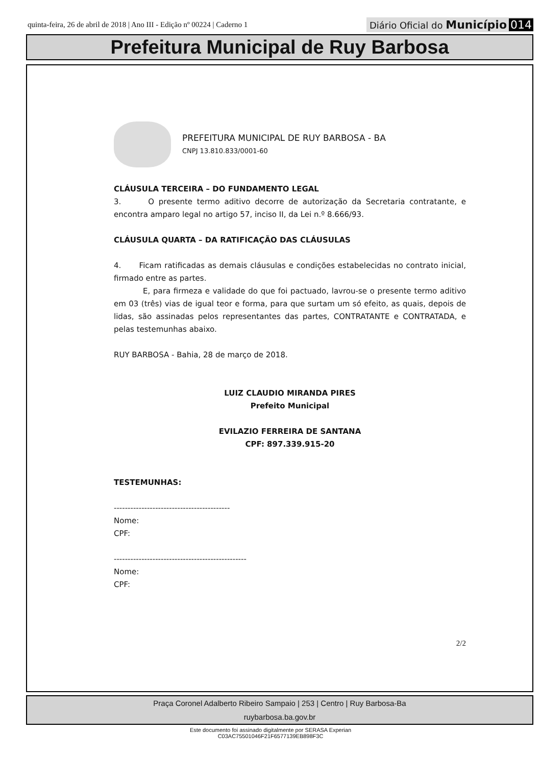quinta-feira, 26 de abril de 2018 | Ano III - Edição nº 00224 | Caderno 1
Diário Oficial do Município 014
Prefeitura Municipal de Ruy Barbosa
PREFEITURA MUNICIPAL DE RUY BARBOSA - BA
CNPJ 13.810.833/0001-60
CLÁUSULA TERCEIRA – DO FUNDAMENTO LEGAL
3. O presente termo aditivo decorre de autorização da Secretaria contratante, e encontra amparo legal no artigo 57, inciso II, da Lei n.º 8.666/93.
CLÁUSULA QUARTA – DA RATIFICAÇÃO DAS CLÁUSULAS
4. Ficam ratificadas as demais cláusulas e condições estabelecidas no contrato inicial, firmado entre as partes.
E, para firmeza e validade do que foi pactuado, lavrou-se o presente termo aditivo em 03 (três) vias de igual teor e forma, para que surtam um só efeito, as quais, depois de lidas, são assinadas pelos representantes das partes, CONTRATANTE e CONTRATADA, e pelas testemunhas abaixo.
RUY BARBOSA - Bahia, 28 de março de 2018.
LUIZ CLAUDIO MIRANDA PIRES
Prefeito Municipal
EVILAZIO FERREIRA DE SANTANA
CPF: 897.339.915-20
TESTEMUNHAS:
------------------------------------------
Nome:
CPF:
------------------------------------------------
Nome:
CPF:
2/2
Praça Coronel Adalberto Ribeiro Sampaio | 253 | Centro | Ruy Barbosa-Ba
ruybarbosa.ba.gov.br
Este documento foi assinado digitalmente por SERASA Experian
C03AC75501046F21F6577139EB898F3C